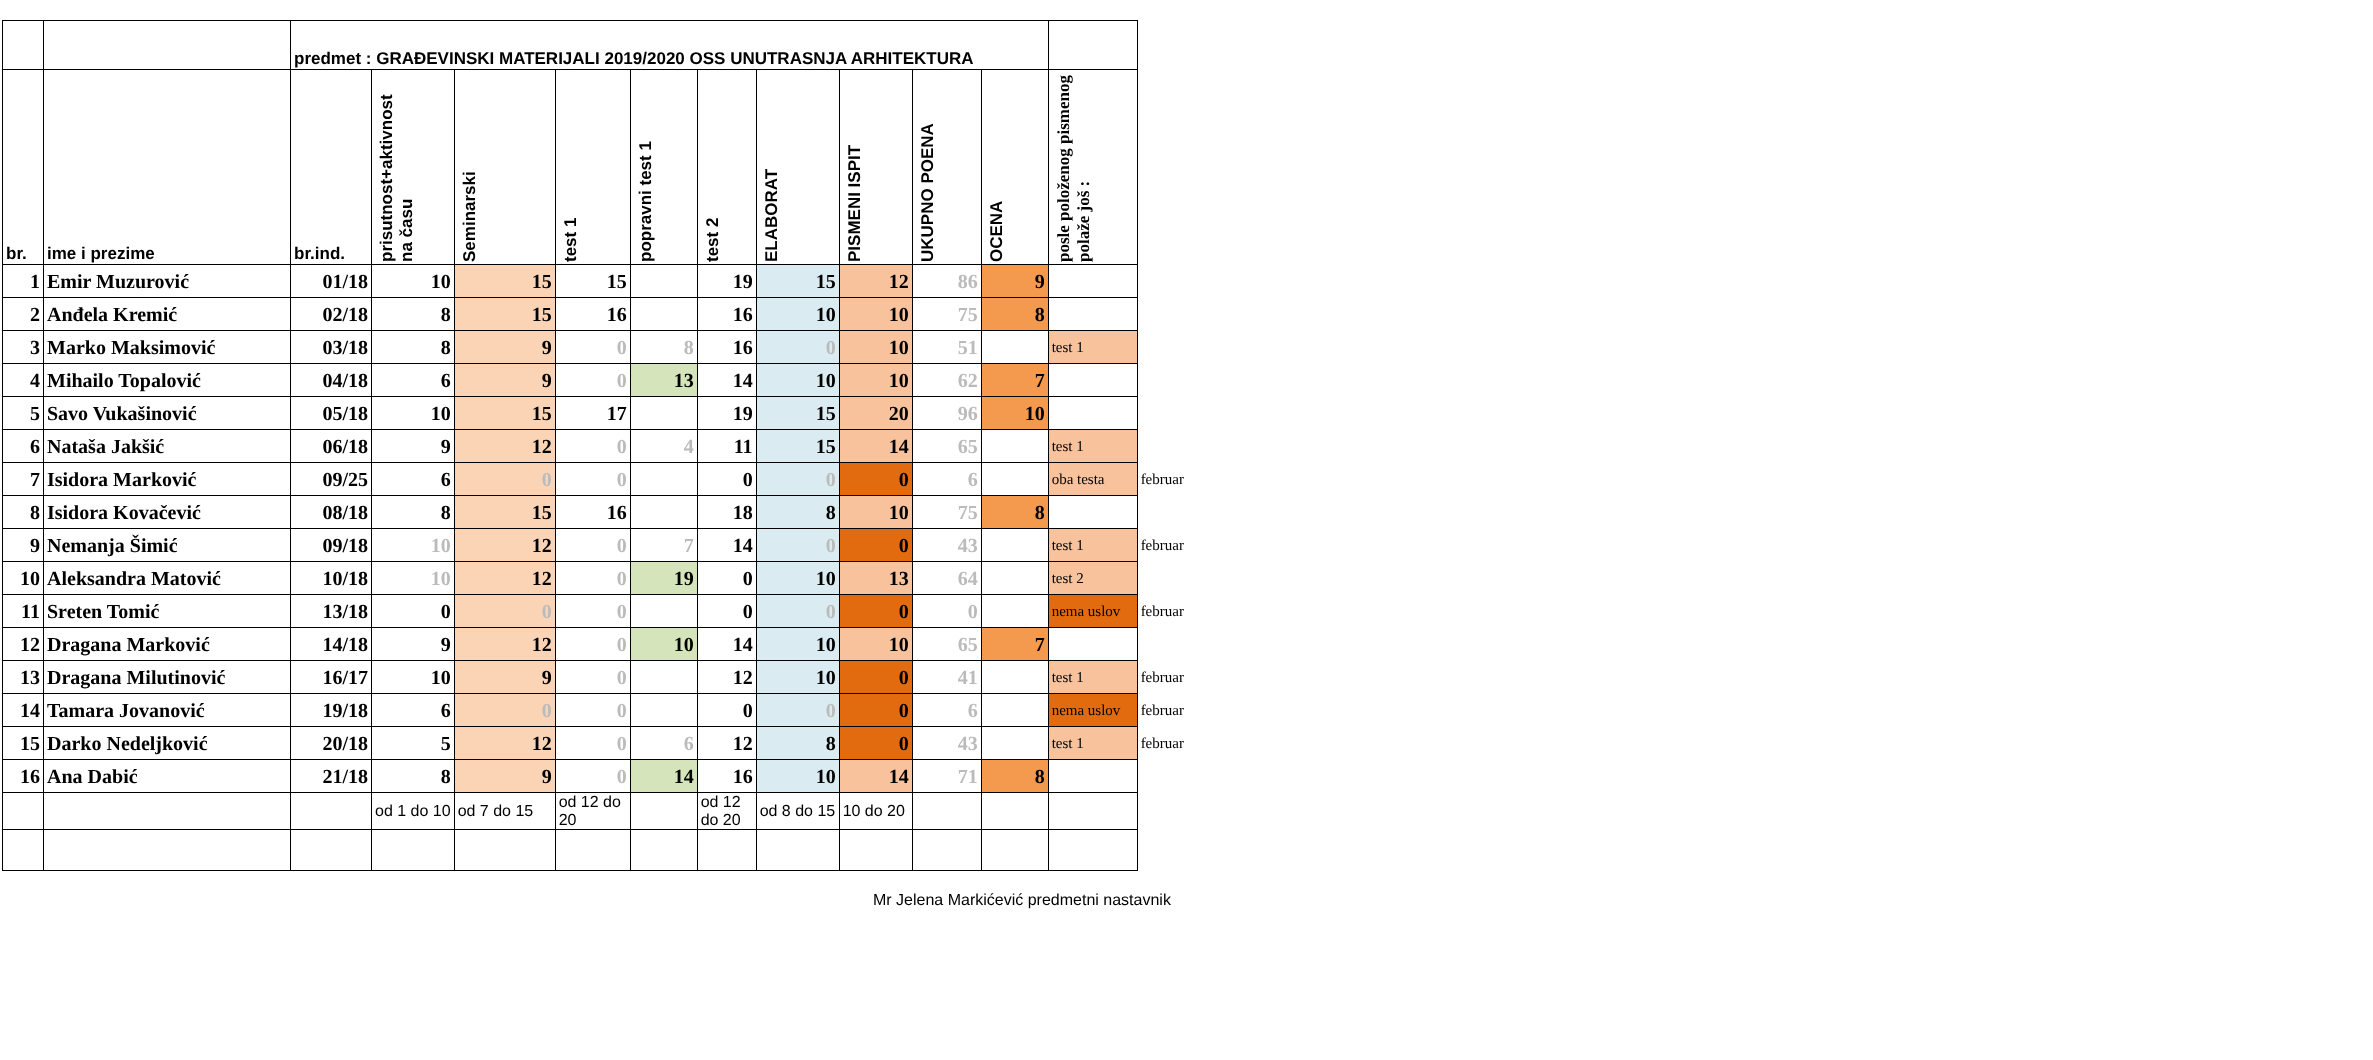| | | predmet : GRAĐEVINSKI MATERIJALI 2019/2020 OSS UNUTRASNJA ARHITEKTURA | | | | | | | | | | | |
| --- | --- | --- | --- | --- | --- | --- | --- | --- | --- | --- | --- | --- | --- |
| br. | ime i prezime | br.ind. | prisutnost+aktivnost na času | Seminarski | test 1 | popravni test 1 | test 2 | ELABORAT | PISMENI ISPIT | UKUPNO POENA | OCENA | posle položenog pismenog polaže još : | |
| 1 | Emir Muzurović | 01/18 | 10 | 15 | 15 | | 19 | 15 | 12 | 86 | 9 | | |
| 2 | Anđela Kremić | 02/18 | 8 | 15 | 16 | | 16 | 10 | 10 | 75 | 8 | | |
| 3 | Marko Maksimović | 03/18 | 8 | 9 | 0 | 8 | 16 | 0 | 10 | 51 | | test 1 | |
| 4 | Mihailo Topalović | 04/18 | 6 | 9 | 0 | 13 | 14 | 10 | 10 | 62 | 7 | | |
| 5 | Savo Vukašinović | 05/18 | 10 | 15 | 17 | | 19 | 15 | 20 | 96 | 10 | | |
| 6 | Nataša Jakšić | 06/18 | 9 | 12 | 0 | 4 | 11 | 15 | 14 | 65 | | test 1 | |
| 7 | Isidora Marković | 09/25 | 6 | 0 | 0 | | 0 | 0 | 0 | 6 | | oba testa | februar |
| 8 | Isidora Kovačević | 08/18 | 8 | 15 | 16 | | 18 | 8 | 10 | 75 | 8 | | |
| 9 | Nemanja Šimić | 09/18 | 10 | 12 | 0 | 7 | 14 | 0 | 0 | 43 | | test 1 | februar |
| 10 | Aleksandra Matović | 10/18 | 10 | 12 | 0 | 19 | 0 | 10 | 13 | 64 | | test 2 | |
| 11 | Sreten Tomić | 13/18 | 0 | 0 | 0 | | 0 | 0 | 0 | 0 | | nema uslov | februar |
| 12 | Dragana Marković | 14/18 | 9 | 12 | 0 | 10 | 14 | 10 | 10 | 65 | 7 | | |
| 13 | Dragana Milutinović | 16/17 | 10 | 9 | 0 | | 12 | 10 | 0 | 41 | | test 1 | februar |
| 14 | Tamara Jovanović | 19/18 | 6 | 0 | 0 | | 0 | 0 | 0 | 6 | | nema uslov | februar |
| 15 | Darko Nedeljković | 20/18 | 5 | 12 | 0 | 6 | 12 | 8 | 0 | 43 | | test 1 | februar |
| 16 | Ana Dabić | 21/18 | 8 | 9 | 0 | 14 | 16 | 10 | 14 | 71 | 8 | | |
| | | | od 1 do 10 | od 7 do 15 | od 12 do 20 | | od 12 do 20 | od 8 do 15 | 10 do 20 | | | | |
Mr Jelena Markićević predmetni nastavnik